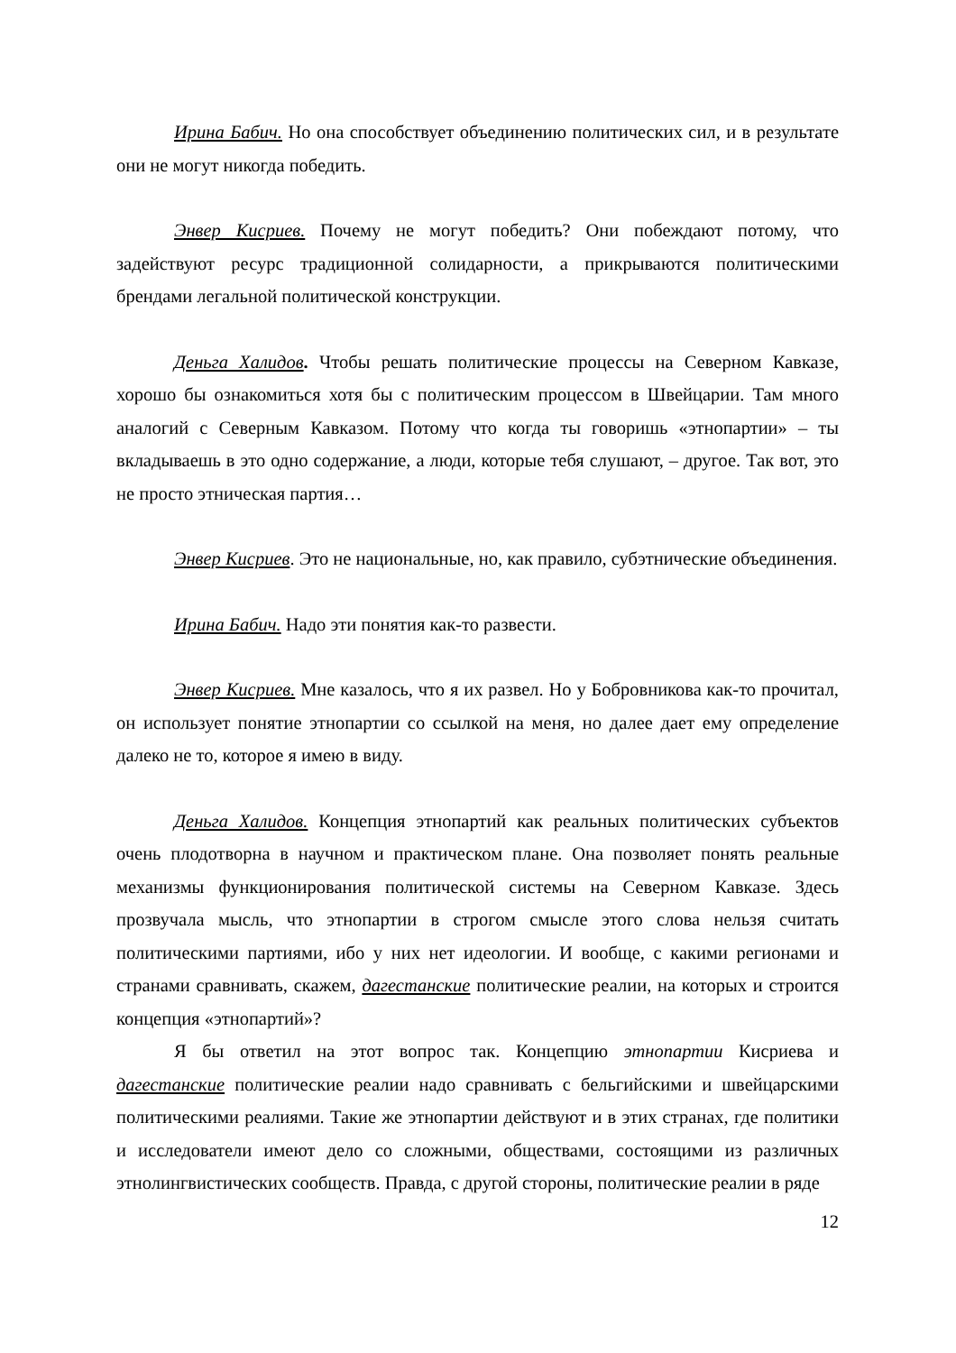Ирина Бабич. Но она способствует объединению политических сил, и в результате они не могут никогда победить.
Энвер Кисриев. Почему не могут победить? Они побеждают потому, что задействуют ресурс традиционной солидарности, а прикрываются политическими брендами легальной политической конструкции.
Деньга Халидов. Чтобы решать политические процессы на Северном Кавказе, хорошо бы ознакомиться хотя бы с политическим процессом в Швейцарии. Там много аналогий с Северным Кавказом. Потому что когда ты говоришь «этнопартии» – ты вкладываешь в это одно содержание, а люди, которые тебя слушают, – другое. Так вот, это не просто этническая партия…
Энвер Кисриев. Это не национальные, но, как правило, субэтнические объединения.
Ирина Бабич. Надо эти понятия как-то развести.
Энвер Кисриев. Мне казалось, что я их развел. Но у Бобровникова как-то прочитал, он использует понятие этнопартии со ссылкой на меня, но далее дает ему определение далеко не то, которое я имею в виду.
Деньга Халидов. Концепция этнопартий как реальных политических субъектов очень плодотворна в научном и практическом плане. Она позволяет понять реальные механизмы функционирования политической системы на Северном Кавказе. Здесь прозвучала мысль, что этнопартии в строгом смысле этого слова нельзя считать политическими партиями, ибо у них нет идеологии. И вообще, с какими регионами и странами сравнивать, скажем, дагестанские политические реалии, на которых и строится концепция «этнопартий»?
Я бы ответил на этот вопрос так. Концепцию этнопартии Кисриева и дагестанские политические реалии надо сравнивать с бельгийскими и швейцарскими политическими реалиями. Такие же этнопартии действуют и в этих странах, где политики и исследователи имеют дело со сложными, обществами, состоящими из различных этнолингвистических сообществ. Правда, с другой стороны, политические реалии в ряде
12